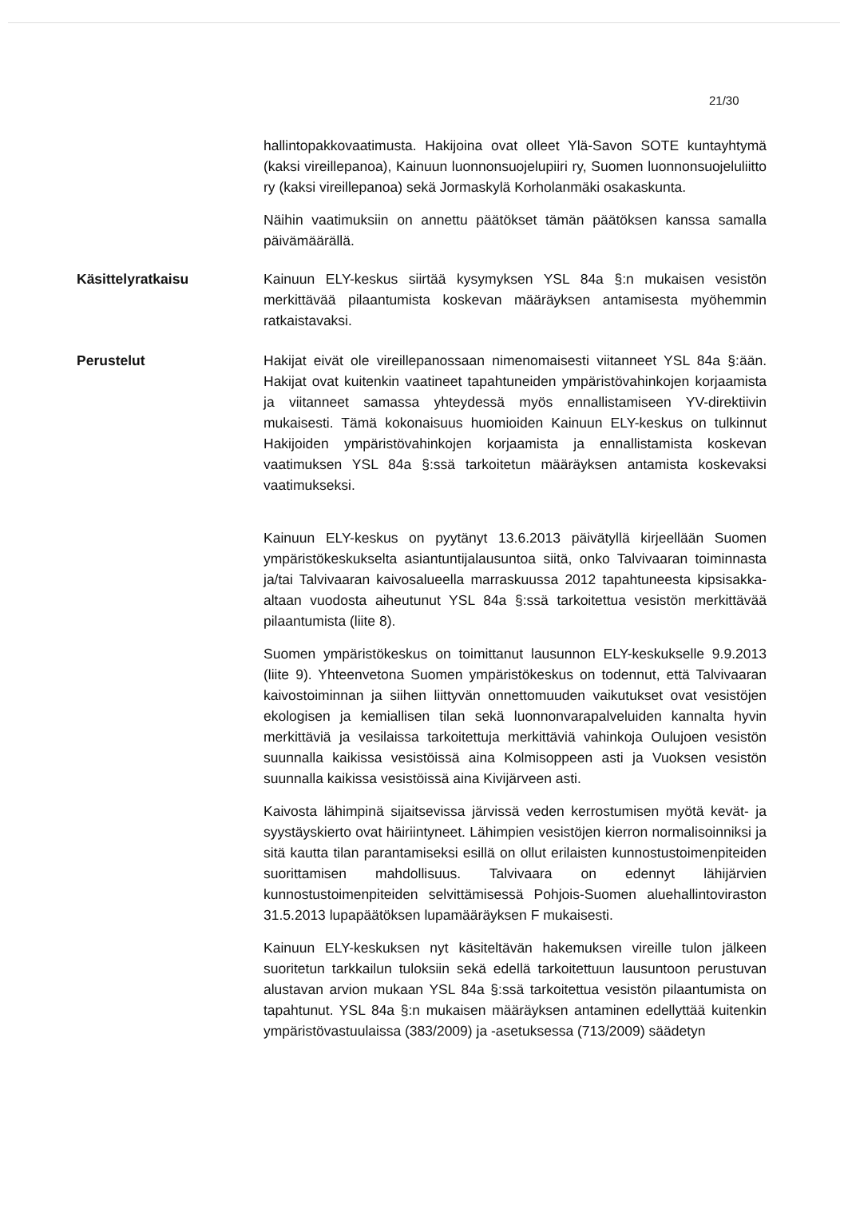21/30
hallintopakkovaatimusta. Hakijoina ovat olleet Ylä-Savon SOTE kuntayhtymä (kaksi vireillepanoa), Kainuun luonnonsuojelupiiri ry, Suomen luonnonsuojeluliitto ry (kaksi vireillepanoa) sekä Jormaskylä Korholanmäki osakaskunta.
Näihin vaatimuksiin on annettu päätökset tämän päätöksen kanssa samalla päivämäärällä.
Käsittelyratkaisu Kainuun ELY-keskus siirtää kysymyksen YSL 84a §:n mukaisen vesistön merkittävää pilaantumista koskevan määräyksen antamisesta myöhemmin ratkaistavaksi.
Perustelut Hakijat eivät ole vireillepanossaan nimenomaisesti viitanneet YSL 84a §:ään. Hakijat ovat kuitenkin vaatineet tapahtuneiden ympäristövahinkojen korjaamista ja viitanneet samassa yhteydessä myös ennallistamiseen YV-direktiivin mukaisesti. Tämä kokonaisuus huomioiden Kainuun ELY-keskus on tulkinnut Hakijoiden ympäristövahinkojen korjaamista ja ennallistamista koskevan vaatimuksen YSL 84a §:ssä tarkoitetun määräyksen antamista koskevaksi vaatimukseksi.
Kainuun ELY-keskus on pyytänyt 13.6.2013 päivätyllä kirjeellään Suomen ympäristökeskukselta asiantuntijalausuntoa siitä, onko Talvivaaran toiminnasta ja/tai Talvivaaran kaivosalueella marraskuussa 2012 tapahtuneesta kipsisakka-altaan vuodosta aiheutunut YSL 84a §:ssä tarkoitettua vesistön merkittävää pilaantumista (liite 8).
Suomen ympäristökeskus on toimittanut lausunnon ELY-keskukselle 9.9.2013 (liite 9). Yhteenvetona Suomen ympäristökeskus on todennut, että Talvivaaran kaivostoiminnan ja siihen liittyvän onnettomuuden vaikutukset ovat vesistöjen ekologisen ja kemiallisen tilan sekä luonnonvarapalveluiden kannalta hyvin merkittäviä ja vesilaissa tarkoitettuja merkittäviä vahinkoja Oulujoen vesistön suunnalla kaikissa vesistöissä aina Kolmisoppeen asti ja Vuoksen vesistön suunnalla kaikissa vesistöissä aina Kivijärveen asti.
Kaivosta lähimpinä sijaitsevissa järvissä veden kerrostumisen myötä kevät- ja syystäyskierto ovat häiriintyneet. Lähimpien vesistöjen kierron normalisoinniksi ja sitä kautta tilan parantamiseksi esillä on ollut erilaisten kunnostustoimenpiteiden suorittamisen mahdollisuus. Talvivaara on edennyt lähijärvien kunnostustoimenpiteiden selvittämisessä Pohjois-Suomen aluehallintoviraston 31.5.2013 lupapäätöksen lupamääräyksen F mukaisesti.
Kainuun ELY-keskuksen nyt käsiteltävän hakemuksen vireille tulon jälkeen suoritetun tarkkailun tuloksiin sekä edellä tarkoitettuun lausuntoon perustuvan alustavan arvion mukaan YSL 84a §:ssä tarkoitettua vesistön pilaantumista on tapahtunut. YSL 84a §:n mukaisen määräyksen antaminen edellyttää kuitenkin ympäristövastuulaissa (383/2009) ja -asetuksessa (713/2009) säädetyn